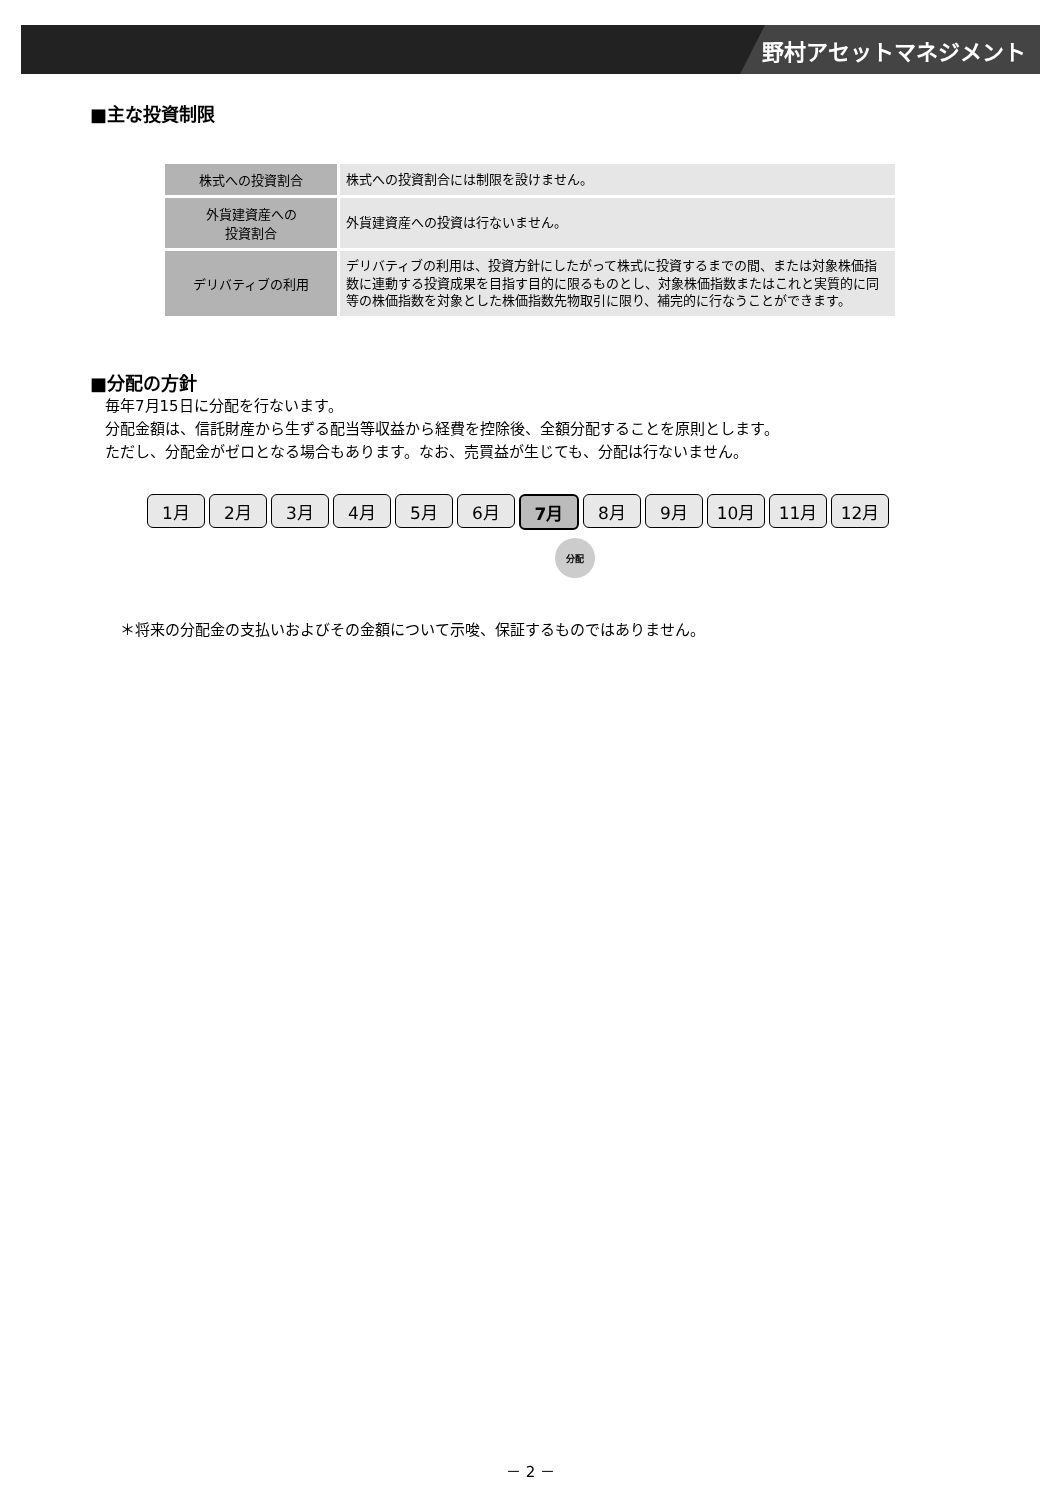野村アセットマネジメント
■主な投資制限
| 株式への投資割合 | 株式への投資割合には制限を設けません。 |
| 外貨建資産への 投資割合 | 外貨建資産への投資は行ないません。 |
| デリバティブの利用 | デリバティブの利用は、投資方針にしたがって株式に投資するまでの間、または対象株価指数に連動する投資成果を目指す目的に限るものとし、対象株価指数またはこれと実質的に同等の株価指数を対象とした株価指数先物取引に限り、補完的に行なうことができます。 |
■分配の方針
毎年7月15日に分配を行ないます。
分配金額は、信託財産から生ずる配当等収益から経費を控除後、全額分配することを原則とします。
ただし、分配金がゼロとなる場合もあります。なお、売買益が生じても、分配は行ないません。
1月 2月 3月 4月 5月 6月 7月 8月 9月 10月 11月 12月
分配
＊将来の分配金の支払いおよびその金額について示唆、保証するものではありません。
－ 2 －